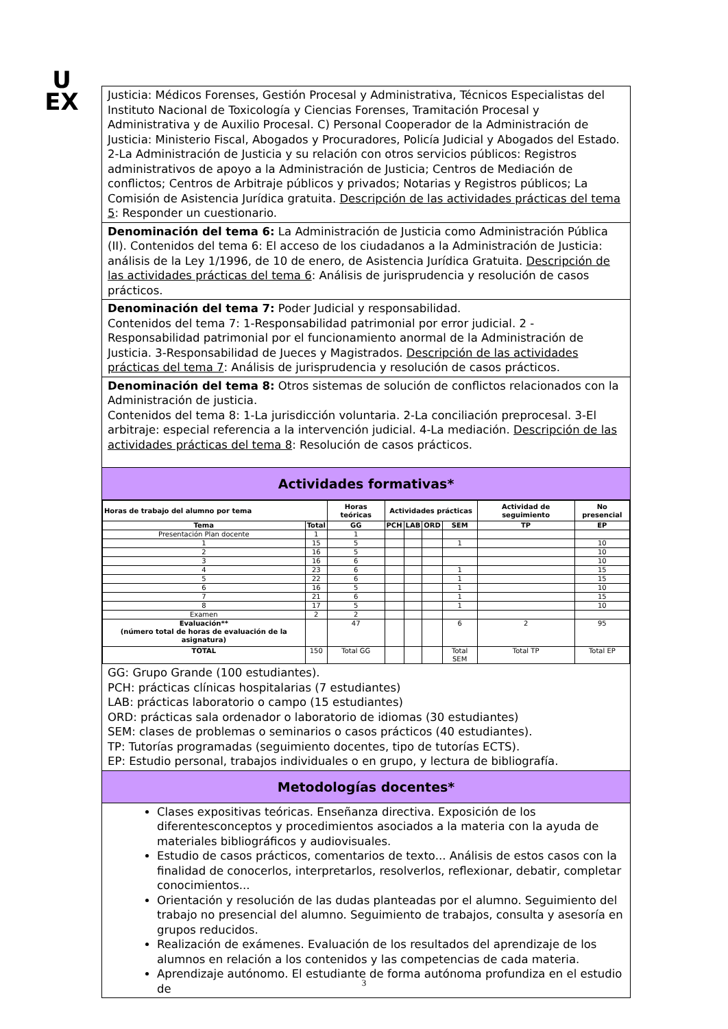U
EX
Justicia: Médicos Forenses, Gestión Procesal y Administrativa, Técnicos Especialistas del Instituto Nacional de Toxicología y Ciencias Forenses, Tramitación Procesal y Administrativa y de Auxilio Procesal. C) Personal Cooperador de la Administración de Justicia: Ministerio Fiscal, Abogados y Procuradores, Policía Judicial y Abogados del Estado. 2-La Administración de Justicia y su relación con otros servicios públicos: Registros administrativos de apoyo a la Administración de Justicia; Centros de Mediación de conflictos; Centros de Arbitraje públicos y privados; Notarias y Registros públicos; La Comisión de Asistencia Jurídica gratuita. Descripción de las actividades prácticas del tema 5: Responder un cuestionario.
Denominación del tema 6: La Administración de Justicia como Administración Pública (II). Contenidos del tema 6: El acceso de los ciudadanos a la Administración de Justicia: análisis de la Ley 1/1996, de 10 de enero, de Asistencia Jurídica Gratuita. Descripción de las actividades prácticas del tema 6: Análisis de jurisprudencia y resolución de casos prácticos.
Denominación del tema 7: Poder Judicial y responsabilidad.
Contenidos del tema 7: 1-Responsabilidad patrimonial por error judicial. 2 -Responsabilidad patrimonial por el funcionamiento anormal de la Administración de Justicia. 3-Responsabilidad de Jueces y Magistrados. Descripción de las actividades prácticas del tema 7: Análisis de jurisprudencia y resolución de casos prácticos.
Denominación del tema 8: Otros sistemas de solución de conflictos relacionados con la Administración de justicia.
Contenidos del tema 8: 1-La jurisdicción voluntaria. 2-La conciliación preprocesal. 3-El arbitraje: especial referencia a la intervención judicial. 4-La mediación. Descripción de las actividades prácticas del tema 8: Resolución de casos prácticos.
Actividades formativas*
| Horas de trabajo del alumno por tema | | Horas teóricas | Actividades prácticas | | | | Actividad de seguimiento | No presencial |
| --- | --- | --- | --- | --- | --- | --- | --- | --- |
| Tema | Total | GG | PCH | LAB | ORD | SEM | TP | EP |
| Presentación Plan docente | 1 | 1 | | | | | | |
| 1 | 15 | 5 | | | | 1 | | 10 |
| 2 | 16 | 5 | | | | | | 10 |
| 3 | 16 | 6 | | | | | | 10 |
| 4 | 23 | 6 | | | | 1 | | 15 |
| 5 | 22 | 6 | | | | 1 | | 15 |
| 6 | 16 | 5 | | | | 1 | | 10 |
| 7 | 21 | 6 | | | | 1 | | 15 |
| 8 | 17 | 5 | | | | 1 | | 10 |
| Examen | 2 | 2 | | | | | | |
| Evaluación** (número total de horas de evaluación de la asignatura) | | 47 | | | | 6 | 2 | 95 |
| TOTAL | 150 | Total GG | | | | Total SEM | Total TP | Total EP |
GG: Grupo Grande (100 estudiantes).
PCH: prácticas clínicas hospitalarias (7 estudiantes)
LAB: prácticas laboratorio o campo (15 estudiantes)
ORD: prácticas sala ordenador o laboratorio de idiomas (30 estudiantes)
SEM: clases de problemas o seminarios o casos prácticos (40 estudiantes).
TP: Tutorías programadas (seguimiento docentes, tipo de tutorías ECTS).
EP: Estudio personal, trabajos individuales o en grupo, y lectura de bibliografía.
Metodologías docentes*
Clases expositivas teóricas. Enseñanza directiva. Exposición de los diferentesconceptos y procedimientos asociados a la materia con la ayuda de materiales bibliográficos y audiovisuales.
Estudio de casos prácticos, comentarios de texto... Análisis de estos casos con la finalidad de conocerlos, interpretarlos, resolverlos, reflexionar, debatir, completar conocimientos...
Orientación y resolución de las dudas planteadas por el alumno. Seguimiento del trabajo no presencial del alumno. Seguimiento de trabajos, consulta y asesoría en grupos reducidos.
Realización de exámenes. Evaluación de los resultados del aprendizaje de los alumnos en relación a los contenidos y las competencias de cada materia.
Aprendizaje autónomo. El estudiante de forma autónoma profundiza en el estudio de
3